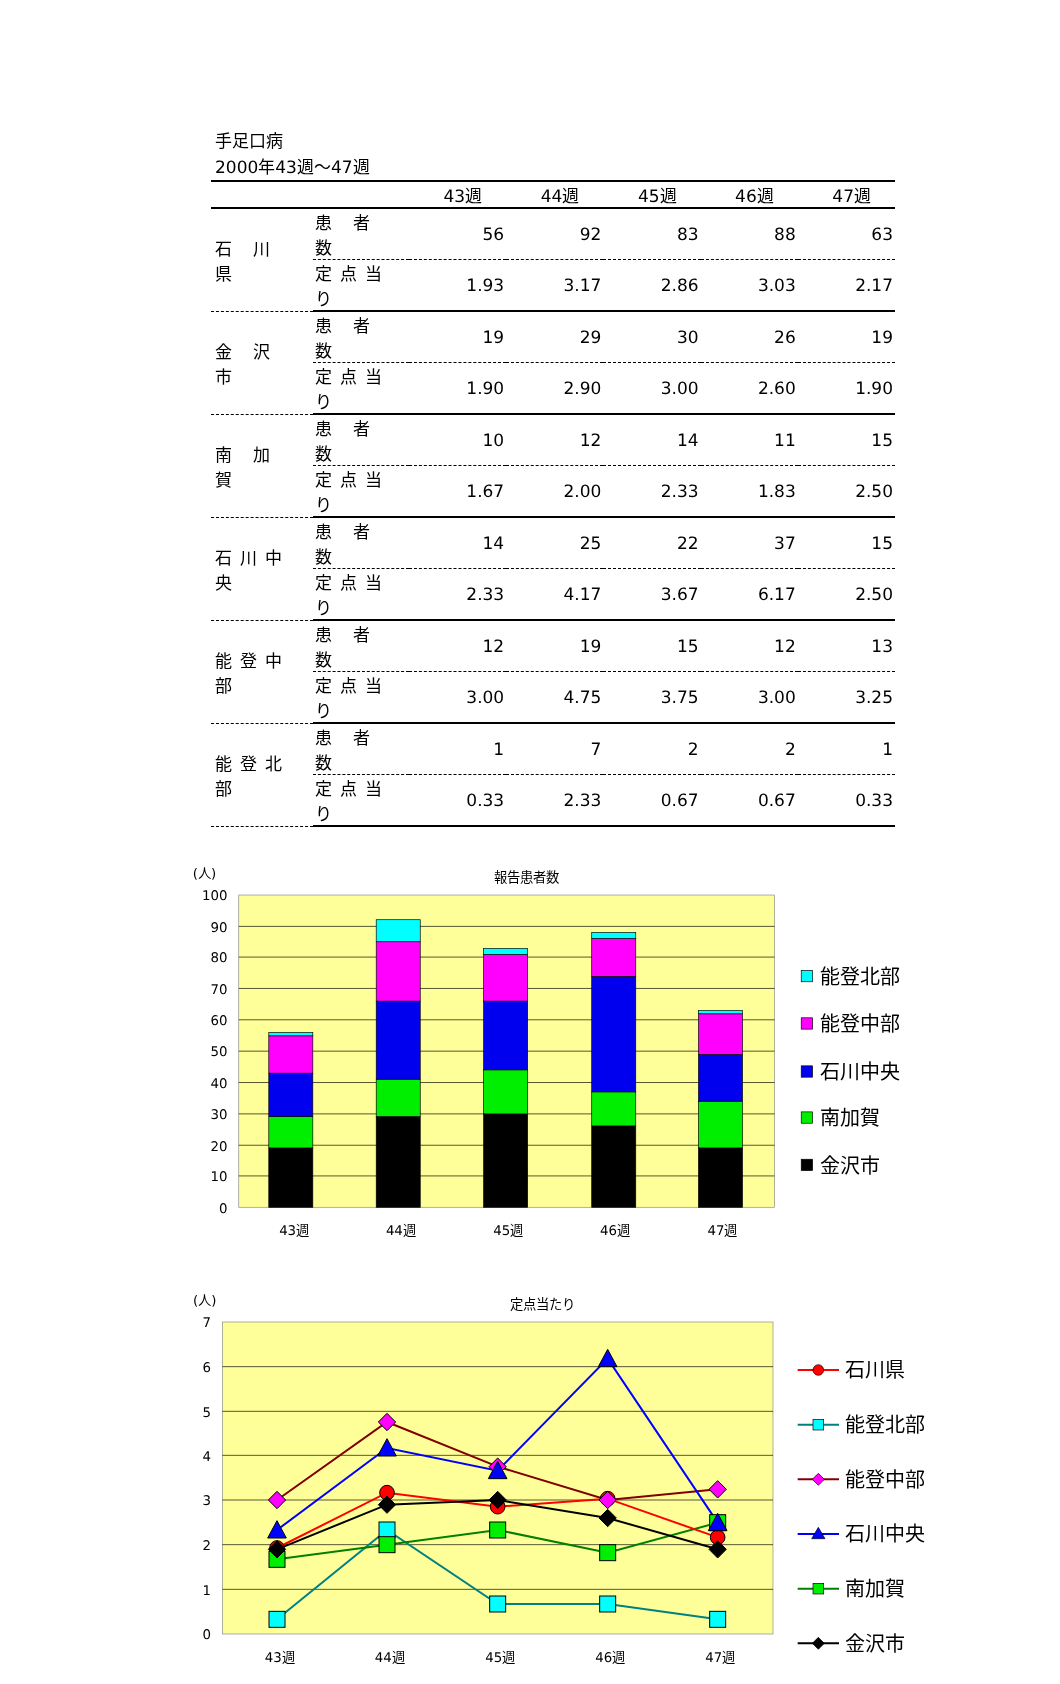手足口病
2000年43週～47週
| | | 43週 | 44週 | 45週 | 46週 | 47週 |
| --- | --- | --- | --- | --- | --- | --- |
| 石 川 県 | 患 者 数 | 56 | 92 | 83 | 88 | 63 |
| | 定点当り | 1.93 | 3.17 | 2.86 | 3.03 | 2.17 |
| 金 沢 市 | 患 者 数 | 19 | 29 | 30 | 26 | 19 |
| | 定点当り | 1.90 | 2.90 | 3.00 | 2.60 | 1.90 |
| 南 加 賀 | 患 者 数 | 10 | 12 | 14 | 11 | 15 |
| | 定点当り | 1.67 | 2.00 | 2.33 | 1.83 | 2.50 |
| 石川中央 | 患 者 数 | 14 | 25 | 22 | 37 | 15 |
| | 定点当り | 2.33 | 4.17 | 3.67 | 6.17 | 2.50 |
| 能登中部 | 患 者 数 | 12 | 19 | 15 | 12 | 13 |
| | 定点当り | 3.00 | 4.75 | 3.75 | 3.00 | 3.25 |
| 能登北部 | 患 者 数 | 1 | 7 | 2 | 2 | 1 |
| | 定点当り | 0.33 | 2.33 | 0.67 | 0.67 | 0.33 |
(人)
報告患者数
100
90
80
70
60
50
40
30
20
10
0
43週
44週
45週
46週
47週
能登北部
能登中部
石川中央
南加賀
金沢市
(人)
定点当たり
7
6
5
4
3
2
1
0
43週
44週
45週
46週
47週
石川県
能登北部
能登中部
石川中央
南加賀
金沢市